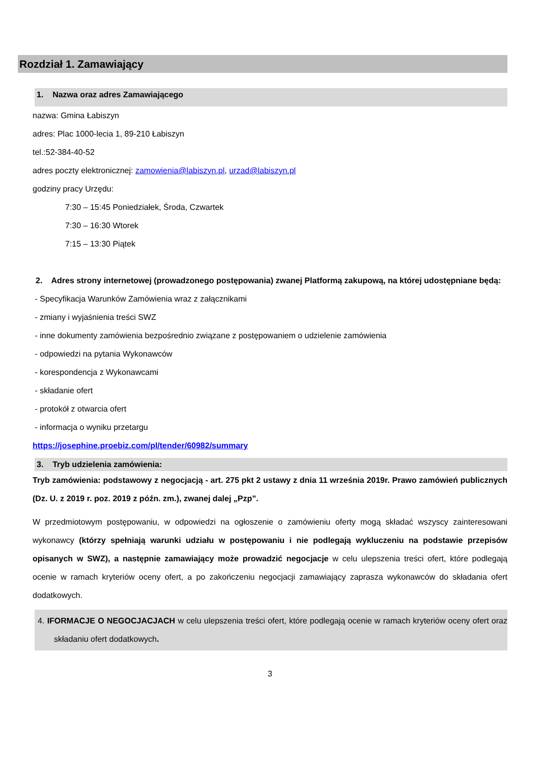Rozdział 1. Zamawiający
1. Nazwa oraz adres Zamawiającego
nazwa: Gmina Łabiszyn
adres: Plac 1000-lecia 1, 89-210 Łabiszyn
tel.:52-384-40-52
adres poczty elektronicznej: zamowienia@labiszyn.pl, urzad@labiszyn.pl
godziny pracy Urzędu:
7:30 – 15:45 Poniedziałek, Środa, Czwartek
7:30 – 16:30 Wtorek
7:15 – 13:30 Piątek
2. Adres strony internetowej (prowadzonego postępowania) zwanej Platformą zakupową, na której udostępniane będą:
- Specyfikacja Warunków Zamówienia wraz z załącznikami
- zmiany i wyjaśnienia treści SWZ
- inne dokumenty zamówienia bezpośrednio związane z postępowaniem o udzielenie zamówienia
- odpowiedzi na pytania Wykonawców
- korespondencja z Wykonawcami
- składanie ofert
- protokół z otwarcia ofert
- informacja o wyniku przetargu
https://josephine.proebiz.com/pl/tender/60982/summary
3. Tryb udzielenia zamówienia:
Tryb zamówienia: podstawowy z negocjacją - art. 275 pkt 2 ustawy z dnia 11 września 2019r. Prawo zamówień publicznych (Dz. U. z 2019 r. poz. 2019 z późn. zm.), zwanej dalej „Pzp”.
W przedmiotowym postępowaniu, w odpowiedzi na ogłoszenie o zamówieniu oferty mogą składać wszyscy zainteresowani wykonawcy (którzy spełniają warunki udziału w postępowaniu i nie podlegają wykluczeniu na podstawie przepisów opisanych w SWZ), a następnie zamawiający może prowadzić negocjacje w celu ulepszenia treści ofert, które podlegają ocenie w ramach kryteriów oceny ofert, a po zakończeniu negocjacji zamawiający zaprasza wykonawców do składania ofert dodatkowych.
4. IFORMACJE O NEGOCJACJACH w celu ulepszenia treści ofert, które podlegają ocenie w ramach kryteriów oceny ofert oraz składaniu ofert dodatkowych.
3